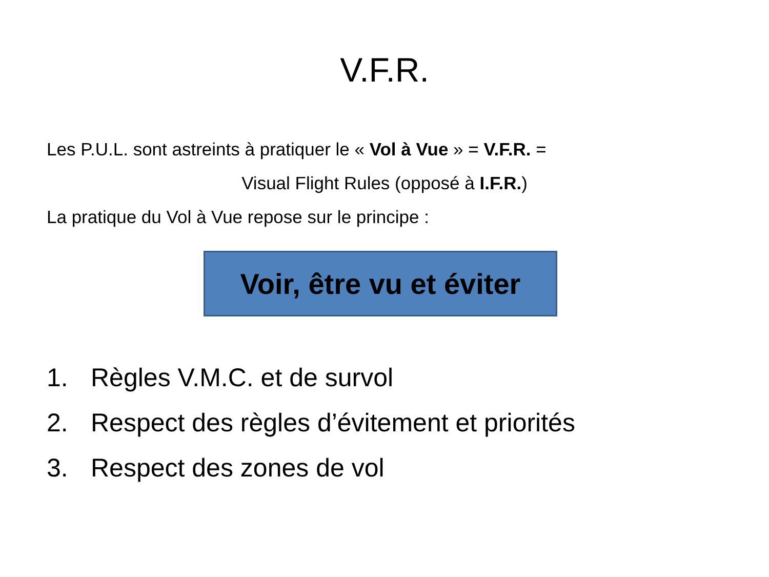V.F.R.
Les P.U.L. sont astreints à pratiquer le « Vol à Vue » = V.F.R. =
Visual Flight Rules (opposé à I.F.R.)
La pratique du Vol à Vue repose sur le principe :
Voir, être vu et éviter
1. Règles V.M.C. et de survol
2. Respect des règles d’évitement et priorités
3. Respect des zones de vol